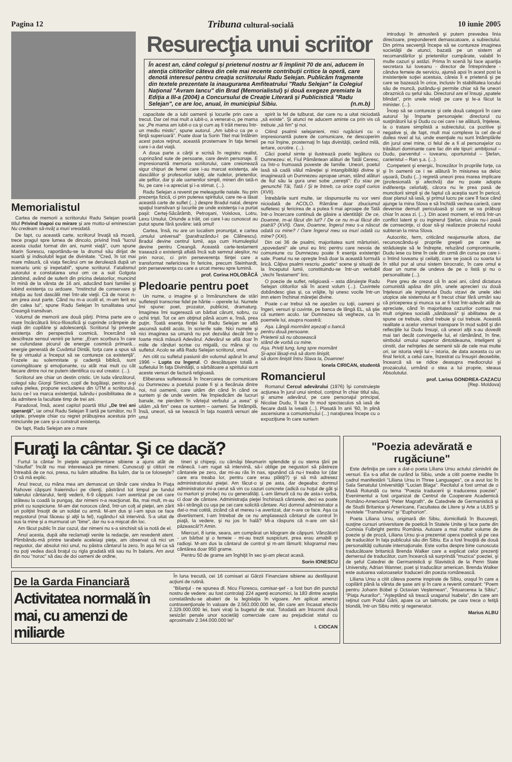Pagina 12 Tribuna cultural-socială 10 iunie 2005
Memorialistul
Cartea de memorii a scriitorului Radu Selejan poartă titlul Privind înapoi cu mirare şi are motto-ul eminescian Nu credeam să-nvăţ a muri vreodată.
De fapt, cu această carte, scriitorul învaţă să moară, trece pragul spre lumea de dincolo, privind însă "lucrul acesta ciudat format din ani, numit viaţă", cum spune Marin Sorescu, raportându-se la drumul său dirijat de soartă şi indisolubil legat de divinitate. "Cred, în tot mai mare măsură, că viaţa fiecărui om se derulează după un scenariu unic şi irepetabil", spune scriitorul. Fatalismul autorului e constatarea unui om ce a suit Golgota zâmbind, având de suferit din pricina delatorilor, muncind în mină de la vârsta de 16 ani, aducând bani familiei şi iubind existenţa cu ardoare. "Instinctul de conservare şi intuiţia au fost dascălii mei într-ale vieţii. Că de noroc n-am prea avut parte. Când nu m-a ocolit el, m-am ferit eu din calea lui", spune Radu Selejan în tonalitatea unui Creangă transilvan.
Volumul de memorii are două părţi. Prima parte are o mare încărcătură lirico-filosofică şi cuprinde crâmpeie de viaţă din copilărie şi adolescenţă. Scriitorul îşi priveşte existenţa din perspectivă cosmică, încercând să descifreze sensul venirii pe lume: „Eram scorbura în care se cufundase picurul de energie cosmică primară... energie generată de Cuvântul Dintâi, forţa care a spus să fie şi virtualul a început să se contureze ca existenţă". Frazele au solemnitate şi cadenţă biblică, sunt convingătoare şi emoţionante, cu atât mai mult cu cât fiecare dintre noi ne putem identifica cu eul creator. (...).
Scriitorul are chiar un destin cristic. Un Iuda vânzătorul, colegul său Giorgi Simion, copil de bogătaşi, pentru a-şi salva pielea, propune excluderea din UTM a scriitorului, lucru ce-l va marca existenţial, luându-i posibilitatea de a da admitere la facultate timp de trei ani.
Paradoxal, însă, acest capitol poartă titlul „De trei ani speranţă", iar omul Radu Selejan îl iartă pe turnător, nu îl urăşte, priveşte chiar cu regret prăbuşirea acestuia prin minciunile pe care şi-a construit existenţa.
De fapt, Radu Selejan are o mare
Resurecţia unui scriitor
În acest an, când colegul şi prietenul nostru ar fi împlinit 70 de ani, aducem în atenţia cititorilor câteva din cele mai recente contribuţii critice la operă, care denotă interesul pentru creaţia scriitorului Radu Selejan. Publicăm fragmente din textele prezentate la inaugurarea Amfiteatrului "Radu Selejan" la Colegiul Naţional "Avram Iancu" din Brad (Memorialistul) şi două exegeze premiate la Ediţia a III-a (2004) a Concursului de Creaţie Literară şi Publicistică "Radu Selejan", ce are loc, anual, în municipiul Sibiu. (n.m.b)
capacitate de a iubi oamenii şi locurile prin care a trecut. Dar cel mai mult a iubit-o, a venerat-o, pe mama sa: „Pe mama am iubit-o ca şi cum aş fi trăit mereu într-un mediu mistic", spune autorul. „Am iubit-o ca pe o fiinţă superioară". Poate doar la Sorin Titel mai întâlnim acest patos reţinut, această prosternare în faţa femeii care i-a dat viaţă.
A doua parte a cărţii e scrisă în registru realist, cuprinzând sute de persoane, care devin personaje. E impresionantă memoria scriitorului, care creionează sigur chipuri de femei care i-au marcat existenţa, ale dascălilor şi profesorilor iubiţi, ale rudelor, prietenilor, ale şefilor, dar şi ale oamenilor simpli, mineri din tată-n fiu, pe care i-a apreciat şi i-a stimat. (...).
Radu Selejan a revenit pe meleagurile natale. Nu prin prezenţa fizică, ci prin puterea spiritului, care ne-a lăsat această carte de suflet (...) despre Bradul natal, despre spaţiul transilvan şi locurile pe unde existenţa i-a purtat paşii: Certej-Săcărâmb, Petroşani, Voislova, Lotru, Lexu Ursului. Oriunde a trăit, cei care l-au cunoscut au putut spune fără şovăire: iată omul!
Cartea, însă, nu are un localism pronunţat, e cartea „omului universal" (parafrazându-l pe Călinescu). Bradul devine centrul lumii, aşa cum Humuleştiul devine pentru Creangă. Această carte-testament trasează o existenţă aflată încă sub semnul aleşilor, nu prin noroc, ci prin perseverenţa fiinţei care a transformat nefericirea în fericire, precum Steinhardt, prin perseverenţa cu care a urcat mereu spre lumină.
prof. Corina HOLOBÂCĂ
Pledoarie pentru poet
Un nume, o imagine şi o înmănunchere de stări sufleteşti transcrise fidel pe hârtie – operele lui. Numele îmi spune: poet, prozator, publicist, dramaturg. Imaginea îmi sugerează un bărbat cărunt, sobru, cu ochii trişti. Tot ce am obţinut până acum e, însă, prea puţin. Toată esenţa fiinţei lui Radu Selejan se află ascunsă subtil acolo, în scrierile sale. Nici numele şi nici imaginea sa umană nu pot dezvălui decât într-o foarte mică măsură Adevărul. Adevărul se află doar în miile de rânduri scrise cu migală, cu mâna şi cu sufletul. Acolo se află Radu Selejan scriitorul, omul.
Am citit cu sufletul pasiunii din volumul apărut în anul 1996 – Lupta cu îngerul. O descătuşare totală a sufletului în faţa Divinităţii, o sărbătoare a spiritului sunt aceste versuri de factură religioasă.
Eliberarea sufletească în încercarea de comunicare cu Dumnezeu a poetului poate fi şi a fiecăruia dintre noi, noi oamenii, care uităm din când în când ce suntem şi de unde venim. Ne împiedicăm de lucruri banale, ne pierdem în vârtejul verbului „a avea" şi uităm „să fim" ceea ce suntem – oameni. Se întâmplă, însă, uneori, să se ivească în faţa noastră versuri ale unui
spirit la fel de tulburat, dar care nu a uitat niciodată „să existe". Şi atunci ne aducem aminte ca prin vis că trebuie „să fim" şi noi.
Citind psalmii selejanieni, mici rugăciuni cu o impresionantă putere de comunicare, ne descoperim pe noi înşine, prosternaţi în faţa divinităţii, cerând milă, iertare, ocrotire. (...).
Căci poetul simte şi ilustrează poetic legătura cu Dumnezeu: el, Fiul Pământean alături de Tatăl Ceresc, ca într-o frumoasă poveste de familie. Uneori, poetul lasă să cadă vălul măreţiei şi intangibilităţii divine şi imaginează un Dumnezeu apropae uman, stând alături de fiul său la gura unei sobe „cereşti": Eu stau pe genunchii Tăi, Tată / Şi te întreb, ca orice copil curios (XVII).
Întrebările sunt multe, iar răspunsurile nu vor veni niciodată de ACOLO. Rămâne doar zbuciumul sufletesc şi fericirea de a putea fi mai aproape de Tată într-o încercare continuă de găsire a identităţii: De ce, Doamne, m-ai făcut din lut? / De ce nu m-ai făcut din piatră? (XVII). Oare, Doamne, îngerul meu s-a născut odată cu mine? / Oare îngerul meu va muri odată cu mine? (XXI).
Din cei 36 de psalmi, majoritatea sunt mărturisiri, „spovedanii" ale unui eu liric pentru care nevoia de comuniune cu Dumnezeu poate fi esenţa existenţei sale. Poetul nu se opreşte însă doar la această formulă lirică. Câţiva psalmi rescriu „poetic" scene şi situaţii de la începutul lumii, constituindu-se într-un veritabil „Vechi Testament" liric.
O poezie de suflet, religioasă – asta dăruieşte Radu Selejan cititorilor săi în acest volum (...). Cuvintele dobândesc glas şi, ca vrăjite, îşi unesc vocile într-un imn etern închinat măreţiei divine.
Poate c-ar trebui să ne aşezăm cu toţii, oameni şi îngeri, versuri şi cuvinte, pe banca de lângă EL, să ştie că suntem acolo. Iar Dumnezeu să vegheze, ca în poemele lui, asupra noastră:
Aşa. Lângă mormânt aşezaţi o bancă
pentru două persoane.
Prietenii să nu obosească
stând de vorbă cu mine.
Aşa. Priviţi lung, lung spre mormânt
Şi-apoi lăsaţi-mă să dorm liniştit,
să dorm liniştit întru Slava ta, Doamne!
Ionela CIRICAN, studentă
Romancierul
Romanul Cercul adevărului (1976) îşi construieşte acţiunea în jurul unui simbol, conţinut în chiar titlul său, şi anume adevărul, pe care personajul principal, Nicolae Dudu, îl face în mod spectaculos să iasă de fiecare dată la iveală (...). Plasată în anii '60, în plină ascensiune a comunismului (...) naraţiunea începe cu o expoziţiune în care suntem
introduşi în atmosferă şi putem prevedea linia directoare, preponderent demascatoare, a subiectului. Din prima secvenţă începe să se contureze imaginea societăţii de atunci, bazată pe un sistem al recomandărilor şi prieteniilor cumpărate, valabil în multe cazuri şi astăzi. Prima în scenă îşi face apariţia secretara lui Ioveanu - director de întreprindere - cândva femeie de serviciu, ajunsă apoi în acest post la insistenţele soţiei acestuia, căreia îi e prietenă şi pe care se bazează în orice, inclusiv în stabilitatea locului său de muncă, putându-şi permite chiar să fie uneori obraznică cu şeful său. Directorul are el însuşi „spatele blindat", prin unele relaţii pe care şi le-a făcut la minister. (...).
Încep să se contureze şi cele două categorii în care autorul îşi împarte personajele: directorul cu susţinătorii lui şi Dudu cu cei care i se alătură, înţelese, la o tratare simplistă a subiectului, ca pozitive şi negative şi, de fapt, mult mai complexe la cel de-al doilea nivel al lui, unde esenţiale nu sunt întâmplările din jurul unei mine, ci felul de a fi al personajelor cu trăsături dominante care fac din ele tipuri: ambiţiosul – Dudu, parvenitul – Ioveanu, oportunistul – Ştefan, carieristul – Ran ş.a. (...).
Competent şi energic, încrezător în propriile forţe, ca şi în oamenii ce i se alătură în misiunea sa deloc uşoară, Dudu (...) regretă uneori prea marea implicare (profesională şi afectivă) dar nu poate adopta indiferenţa celorlalţi, cărora nu le prea pasă de muncitorii simpli şi de faptul că aceştia sunt în pericol, doar planul să iasă, şi primul lucru pe care îl face când ajunge la mina Slova e să închidă vechea carieră, care devenise demult periculoasă şi care se va prăbuşi chiar în acea zi. (...). Din acest moment, el intră într-un conflict latent şi cu inginerul Ştefan, căruia nu-i pasă de consecinţe, ci doar să-şi realizeze proiectul noului subteran la mina Slova.
Autocritic, ferm, criticând neajunsurile altora, dar recunoscându-şi propriile greşeli pe care se străduieşte să le îndrepte, refuzând compromisurile, Dudu iese cu bine în cele din urmă din cursa pe care i-o întind Ioveanu şi ceilalţi, care se joacă cu soarta lui în stilul pur al unui sistem birocratic, în care omul e doar un nume de undeva de pe o listă şi nu o personalitate (...).
Pare greu de crezut că în acei ani, când dictatura comunistă apăsa din plin, unele aprecieri cu două înţelesuri ale inginerului Dudu vizavi de unele idei utopice ale sistemului ar fi trecut chiar fără urmări sau că priceperea şi munca sa ar fi fost într-adevăr atât de apreciate, când în majoritatea cazurilor contau mai mult originea socială „sănătoasă" şi abilitatea de a spune ce trebuie, când trebuie şi cui trebuie. Această realitate a acelor vremuri transpare în mod subtil şi din reflecţiile lui Dudu însuşi, că uneori alţii s-au dovedit mai tari decât convingerile lui, el rămânând, în fine, simbolul omului superior dintotdeauna, inteligent şi cinstit, dar neînţeles de semenii săi de cele mai multe ori, iar istoria vieţii lui – istoria, de data aceasta cu un final fericit, a celui care, înzestrat cu însuşiri deosebite, încearcă să se ridice deasupra mediocrului şi prozaicului, urmând o stea a lui proprie, steaua Absolutului.
prof. Larisa GONDREA-CAZACU
(Rep. Moldova)
Furaţi la cântar. Şi ce dacă?
Furtul la cântar în pieţele agroalimentare sibiene a ajuns atât de "răsuflat" încât nu mai interesează pe nimeni. Cunoscuţi şi cititori ne întreabă de ce noi, presa, nu luăm atitudine. Ba luăm, dar la ce foloseşte? O să mă explic.
Anul trecut, cu mâna mea am demascat un tânăr care vindea în Piaţa Rahovei căpşuni fraierindu-i pe clienţi, păstrând tot timpul pe fundul talerului cântarului, feriţi vederii, 6-9 căpşuni. I-am avertizat pe cei care stăteau la coadă la pungaş, dar nimeni n-a reacţionat. Ba, mai mult, m-au privit cu suspiciune. M-am dat norocos când, într-un colţ al pieţei, am zărit un poliţist însoţit de un soldat cu armă. M-am dus şi i-am spus ce face negustorul (mai făceau şi alţii la fel), rugându-l să intervină. S-a uitat de sus la mine şi a murmurat un "bine", dar nu s-a mişcat din loc.
Am făcut public în ziar cazul, dar nimeni nu s-a sinchisit să ia notă de el.
Anul acesta, după alte reclamaţii venite la redacţie, am revedenit atent. Plimbându-mă printre tarabele aceleiaşi pieţe, am observat că nici un negustor, dar absolut nici unul, nu păstra cântarul la zero, în aşa fel ca să nu poţi vedea dacă braţul cu rigla gradată stă sau nu în balans. Am avut din nou "noroc" să dau de doi oameni de ordine,
tineri şi chipeşi, cu cămăşi bleumarin splendide şi cu stema ţării pe mânecă. I-am rugat să intervină, să-i oblige pe negustori să păstreze cântarele pe zero, dar mi-au răs în nas, spunând că nu-i treaba lor (dar care era treaba lor, pentru care erau plătiţi?) şi să mă adresez administratorului pieţei. Am făcut-o şi pe asta, dar degeaba: domnul administrator mi-a cerut să vin cu cazuri concrete (adică cu hoţul de gât şi cu martori şi probe) nu cu generalităţi. L-am lămurit că nu de asta-i vorba, ci doar de cântare. Administraţia pieţei închiriază cântarele, deci ea poate să-i strângă cu uşa pe cei care solicită cântare. Aici domnul administrator a dat-o mai cotită, zicând că el mereu i-a avertizat, dar n-are ce face. Aşa ca divertisment, I-am întrebat de ce nu amplasează cântarul de control în piaţă, la vedere, şi nu jos în hală? Mi-a răspuns că n-are om să-l păzească!?! Amin.
Miercuri, 8 iunie, seara, am cumpărat un kilogram de căpşuni. Vânzătorii - un bărbat şi o femeie - mi-au trezit suspiciuni, prea erau amabili şi radioşi. M-am dus la cântarul de control şi m-am lămurit: kilogramul meu cântărea doar 950 grame.
Pentru 50 de grame am înghiţit în sec şi-am plecat acasă.
Sorin IONESCU
De la Garda Financiară
Activitatea normală în mai, cu amenzi de miliarde
În luna trecută, cei 16 comisari ai Gărzii Financiare sibiene au desfăşurat acţiuni de rutină.
"Bilanţul - ne spunea dl. Nicu Florescu, comisar-şef - a fost bun din punctul nostru de vedere: au fost controlaţi 224 agenţi economici, la 183 dintre aceştia constatându-se abateri de la legislaţia în vigoare. Am aplicat amenzi contravenţionale în valoare de 2.563.000.000 lei, din care am încasat efectiv 2.329.000.000 lei, bani viraţi la bugetul de stat. Totodată am întocmit două sesizări penale unor societăţi comerciale care au prejudiciat statul cu aproximativ 2.344.000.000 lei"
I. CIOCAN
"Poezia adevărată e rugăciune"
Este definiţia pe care a dat-o poeta Liliana Ursu actului zămislirii de versuri. Ea s-a aflat de curând la Sibiu, unde a citit poeme inedite în cadrul manifestării "Liliana Ursu in Three Languages", ce a avut loc în Sala Senatului Universităţii "Lucian Blaga". Recitalul a fost urmat de o Masă Rotundă cu tema "Poezia traducerii şi traducerea poeziei". Evenimentul a fost organizat de Centrul de Cooperare Academică Româno-Americană "Peter Magrath", de Catedrele de Germanistică şi de Studii Britanice şi Americane, Facultatea de Litere şi Arte a ULBS şi revistele "Transilvania" şi "Euphorion".
Poeta Liliana Ursu, originară din Sibiu, domiciliată în Bucureşti, susţine cursuri universitare de poetică în Statele Unite şi face parte din Comisia Fulbright pentru România. Autoare a mai multor volume de poezie şi de proză, Liliana Ursu şi-a prezentat opera poetică şi pe cea de traducător în faţa publicului său din Sibiu. Ea a fost însoţită de două personalităţi culturale internaţionale. Este vorba despre bine cunoscuta traducătoare britanică Brenda Walker care a explicat celor prezenţi demersul de traducător, cum încearcă să surprindă "muzica" poeziei, şi de şeful Catedrei de Germanistică şi Slavistică de la Penn State University, Adrian Wanner, poet şi traducător american. Brenda Walker este autoarea valoroaselor traduceri din poezia românească.
Liliana Ursu a citit câteva poeme inspirate de Sibiu, oraşul în care a copilărit până la vârsta de şase ani şi în care a revenit constant: "Poem pentru Johann Böbel şi Octavian Veştemean", "Întoarcerea la Sibiu", "Piaţa Aurarilor", "Aşteptând să treacă uraganul Isabela", din care am reţinut cum Podul Gării, apare ca un laitmotiv, pe care trece o fetiţă blondă, într-un Sibiu mitic şi regenerator.
Marius ALBU